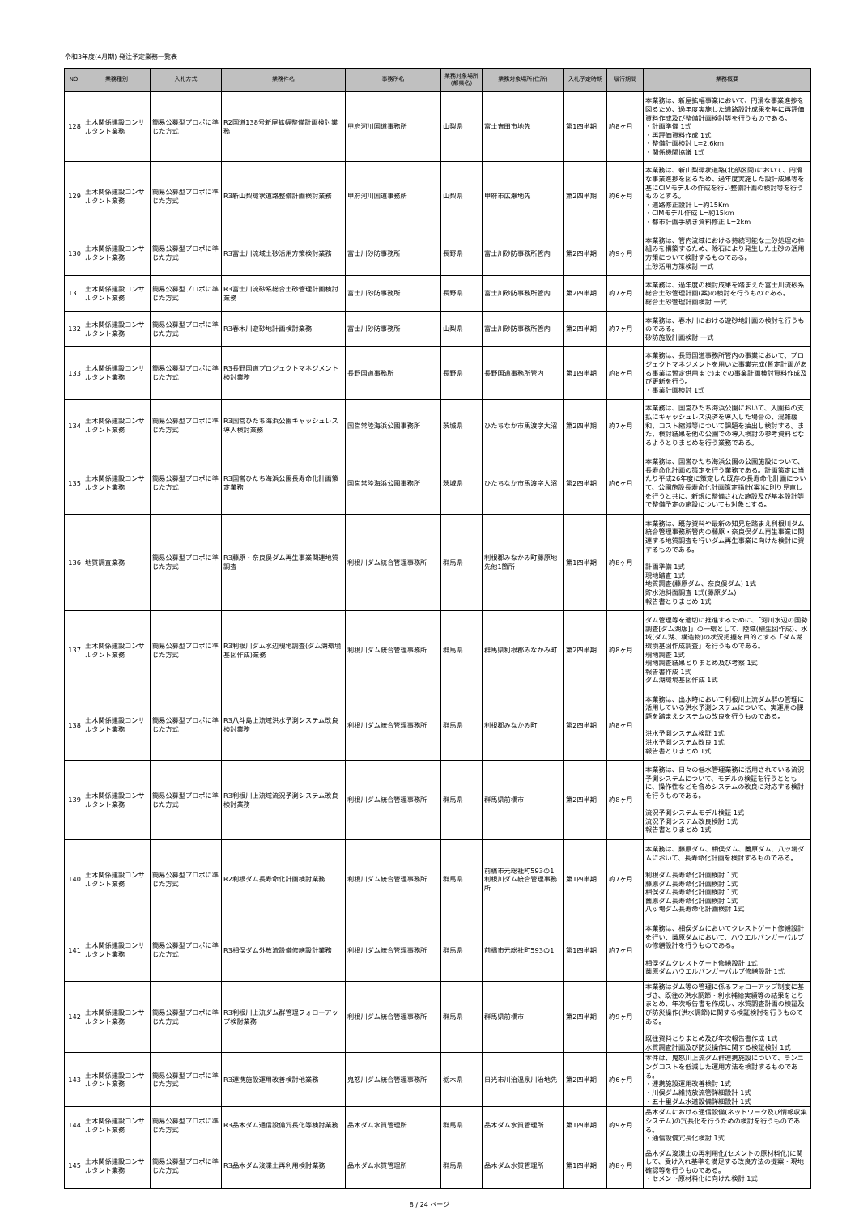令和3年度(4月期) 発注予定業務一覧表
| NO | 業務種別 | 入札方式 | 業務件名 | 事務所名 | 業務対象場所(都県名) | 業務対象場所(住所) | 入札予定時期 | 履行期間 | 業務概要 |
| --- | --- | --- | --- | --- | --- | --- | --- | --- | --- |
| 128 | 土木関係建設コンサルタント業務 | 簡易公募型プロポに準じた方式 | R2国道138号新屋拡幅整備計画検討業務 | 甲府河川国道事務所 | 山梨県 | 富士吉田市地先 | 第1四半期 | 約8ヶ月 | 本業務は、新屋拡幅事業において、円滑な事業進捗を図るため、過年度実施した道路設計成果を基に再評価資料作成及び整備計画検討等を行うものである。 ・計画準備 1式 ・再評価資料作成 1式 ・整備計画検討 L=2.6km ・関係機関協議 1式 |
| 129 | 土木関係建設コンサルタント業務 | 簡易公募型プロポに準じた方式 | R3新山梨環状道路整備計画検討業務 | 甲府河川国道事務所 | 山梨県 | 甲府市広瀬地先 | 第2四半期 | 約6ヶ月 | 本業務は、新山梨環状道路(北部区間)において、円滑な事業進捗を図るため、過年度実施した設計成果等を基にCIMモデルの作成を行い整備計画の検討等を行うものとする。 ・道路修正設計 L=約15Km ・CIMモデル作成 L=約15km ・都市計画手続き資料修正 L=2km |
| 130 | 土木関係建設コンサルタント業務 | 簡易公募型プロポに準じた方式 | R3富士川流域土砂活用方策検討業務 | 富士川砂防事務所 | 長野県 | 富士川砂防事務所管内 | 第2四半期 | 約9ヶ月 | 本業務は、管内流域における持続可能な土砂処理の枠組みを構築するため、除石により発生した土砂の活用方策について検討するものである。 土砂活用方策検討 一式 |
| 131 | 土木関係建設コンサルタント業務 | 簡易公募型プロポに準じた方式 | R3富士川流砂系総合土砂管理計画検討業務 | 富士川砂防事務所 | 長野県 | 富士川砂防事務所管内 | 第2四半期 | 約7ヶ月 | 本業務は、過年度の検討成果を踏まえた富士川流砂系総合土砂管理計画(案)の検討を行うものである。 総合土砂管理計画検討 一式 |
| 132 | 土木関係建設コンサルタント業務 | 簡易公募型プロポに準じた方式 | R3春木川遊砂地計画検討業務 | 富士川砂防事務所 | 山梨県 | 富士川砂防事務所管内 | 第2四半期 | 約7ヶ月 | 本業務は、春木川における遊砂地計画の検討を行うものである。 砂防施設計画検討 一式 |
| 133 | 土木関係建設コンサルタント業務 | 簡易公募型プロポに準じた方式 | R3長野国道プロジェクトマネジメント検討業務 | 長野国道事務所 | 長野県 | 長野国道事務所管内 | 第1四半期 | 約8ヶ月 | 本業務は、長野国道事務所管内の事業において、プロジェクトマネジメントを用いた事業完成(暫定計画がある事業は暫定供用まで)までの事業計画検討資料作成及び更新を行う。 ・事業計画検討 1式 |
| 134 | 土木関係建設コンサルタント業務 | 簡易公募型プロポに準じた方式 | R3国営ひたち海浜公園キャッシュレス導入検討業務 | 国営常陸海浜公園事務所 | 茨城県 | ひたちなか市馬渡字大沼 | 第2四半期 | 約7ヶ月 | 本業務は、国営ひたち海浜公園において、入園料の支払にキャッシュレス決済を導入した場合の、混雑緩和、コスト縮減等について課題を抽出し検討する。また、検討結果を他の公園での導入検討の参考資料となるようとりまとめを行う業務である。 |
| 135 | 土木関係建設コンサルタント業務 | 簡易公募型プロポに準じた方式 | R3国営ひたち海浜公園長寿命化計画策定業務 | 国営常陸海浜公園事務所 | 茨城県 | ひたちなか市馬渡字大沼 | 第2四半期 | 約6ヶ月 | 本業務は、国営ひたち海浜公園の公園施設について、長寿命化計画の策定を行う業務である。計画策定に当たり平成26年度に策定した既存の長寿命化計画について、公園施設長寿命化計画策定指針(案)に則り見直しを行うと共に、新規に整備された施設及び基本設計等で整備予定の施設についても対象とする。 |
| 136 | 地質調査業務 | 簡易公募型プロポに準じた方式 | R3藤原・奈良俣ダム再生事業関連地質調査 | 利根川ダム統合管理事務所 | 群馬県 | 利根郡みなかみ町藤原地先他1箇所 | 第1四半期 | 約8ヶ月 | 本業務は、既存資料や最新の知見を踏まえ利根川ダム統合管理事務所管内の藤原・奈良俣ダム再生事業に関連する地質調査を行いダム再生事業に向けた検討に資するものである。 計画準備 1式 現地踏査 1式 地質調査(藤原ダム、奈良俣ダム) 1式 貯水池斜面調査 1式(藤原ダム) 報告書とりまとめ 1式 |
| 137 | 土木関係建設コンサルタント業務 | 簡易公募型プロポに準じた方式 | R3利根川ダム水辺現地調査(ダム湖環境基図作成)業務 | 利根川ダム統合管理事務所 | 群馬県 | 群馬県利根郡みなかみ町 | 第2四半期 | 約8ヶ月 | ダム管理等を適切に推進するために、「河川水辺の国勢調査[ダム湖版]」の一環として、陸域(植生図作成)、水域(ダム湖、構造物)の状況把握を目的とする「ダム湖環境基図作成調査」を行うものである。 現地調査 1式 現地調査結果とりまとめ及び考察 1式 報告書作成 1式 ダム湖環境基図作成 1式 |
| 138 | 土木関係建設コンサルタント業務 | 簡易公募型プロポに準じた方式 | R3八斗島上流域洪水予測システム改良検討業務 | 利根川ダム統合管理事務所 | 群馬県 | 利根郡みなかみ町 | 第2四半期 | 約8ヶ月 | 本業務は、出水時において利根川上流ダム群の管理に活用している洪水予測システムについて、実運用の課題を踏まえシステムの改良を行うものである。 洪水予測システム検証 1式 洪水予測システム改良 1式 報告書とりまとめ 1式 |
| 139 | 土木関係建設コンサルタント業務 | 簡易公募型プロポに準じた方式 | R3利根川上流域流況予測システム改良検討業務 | 利根川ダム統合管理事務所 | 群馬県 | 群馬県前橋市 | 第2四半期 | 約8ヶ月 | 本業務は、日々の低水管理業務に活用されている流況予測システムについて、モデルの検証を行うとともに、操作性などを含めシステムの改良に対応する検討を行うものである。 流況予測システムモデル検証 1式 流況予測システム改良検討 1式 報告書とりまとめ 1式 |
| 140 | 土木関係建設コンサルタント業務 | 簡易公募型プロポに準じた方式 | R2利根ダム長寿命化計画検討業務 | 利根川ダム統合管理事務所 | 群馬県 | 前橋市元総社町593の1 利根川ダム統合管理事務所 | 第1四半期 | 約7ヶ月 | 本業務は、藤原ダム、相俣ダム、薗原ダム、八ッ場ダムにおいて、長寿命化計画を検討するものである。 利根ダム長寿命化計画検討 1式 藤原ダム長寿命化計画検討 1式 相俣ダム長寿命化計画検討 1式 薗原ダム長寿命化計画検討 1式 八ッ場ダム長寿命化計画検討 1式 |
| 141 | 土木関係建設コンサルタント業務 | 簡易公募型プロポに準じた方式 | R3相俣ダム外放流設備修繕設計業務 | 利根川ダム統合管理事務所 | 群馬県 | 前橋市元総社町593の1 | 第1四半期 | 約7ヶ月 | 本業務は、相俣ダムにおいてクレストゲート修繕設計を行い、薗原ダムにおいて、ハウエルバンガーバルブの修繕設計を行うものである。 相俣ダムクレストゲート修繕設計 1式 薗原ダムハウエルバンガーバルブ修繕設計 1式 |
| 142 | 土木関係建設コンサルタント業務 | 簡易公募型プロポに準じた方式 | R3利根川上流ダム群管理フォローアップ検討業務 | 利根川ダム統合管理事務所 | 群馬県 | 群馬県前橋市 | 第2四半期 | 約9ヶ月 | 本業務はダム等の管理に係るフォローアップ制度に基づき、既往の洪水調節・利水補給実績等の結果をとりまとめ、年次報告書を作成し、水質調査計画の検証及び防災操作(洪水調節)に関する検証検討を行うものである。 既往資料とりまとめ及び年次報告書作成 1式 水質調査計画及び防災操作に関する検証検討 1式 |
| 143 | 土木関係建設コンサルタント業務 | 簡易公募型プロポに準じた方式 | R3連携施設運用改善検討他業務 | 鬼怒川ダム統合管理事務所 | 栃木県 | 日光市川治温泉川治地先 | 第2四半期 | 約6ヶ月 | 本件は、鬼怒川上流ダム群連携施設について、ランニングコストを低減した運用方法を検討するものである。 ・連携施設運用改善検討 1式 ・川俣ダム維持放流管詳細設計 1式 ・五十里ダム水道設備詳細設計 1式 |
| 144 | 土木関係建設コンサルタント業務 | 簡易公募型プロポに準じた方式 | R3品木ダム通信設備冗長化等検討業務 | 品木ダム水質管理所 | 群馬県 | 品木ダム水質管理所 | 第1四半期 | 約9ヶ月 | 品木ダムにおける通信設備(ネットワーク及び情報収集システム)の冗長化を行うための検討を行うものである。 ・通信設備冗長化検討 1式 |
| 145 | 土木関係建設コンサルタント業務 | 簡易公募型プロポに準じた方式 | R3品木ダム浚渫土再利用検討業務 | 品木ダム水質管理所 | 群馬県 | 品木ダム水質管理所 | 第1四半期 | 約8ヶ月 | 品木ダム浚渫土の再利用化(セメントの原材料化)に関して、受け入れ基準を満足する改良方法の提案・現地確認等を行うものである。 ・セメント原材料化に向けた検討 1式 |
8 / 24 ページ